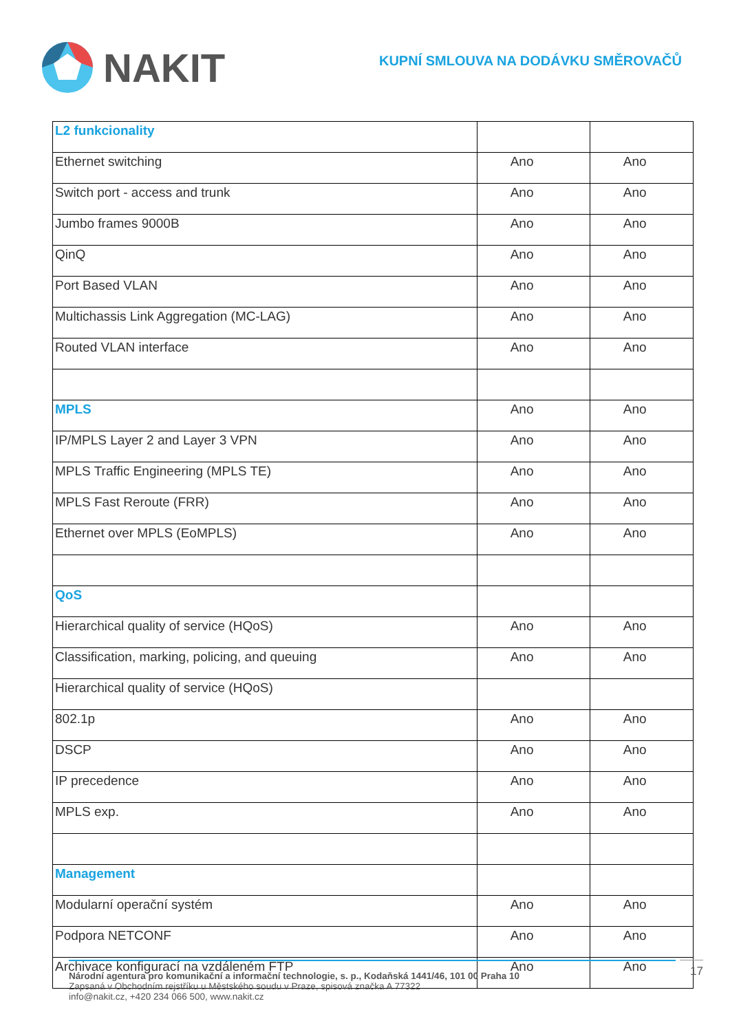NAKIT
KUPNÍ SMLOUVA NA DODÁVKU SMĚROVAČŮ
| L2 funkcionality | | |
| Ethernet switching | Ano | Ano |
| Switch port - access and trunk | Ano | Ano |
| Jumbo frames 9000B | Ano | Ano |
| QinQ | Ano | Ano |
| Port Based VLAN | Ano | Ano |
| Multichassis Link Aggregation (MC-LAG) | Ano | Ano |
| Routed VLAN interface | Ano | Ano |
| MPLS | Ano | Ano |
| IP/MPLS Layer 2 and Layer 3 VPN | Ano | Ano |
| MPLS Traffic Engineering (MPLS TE) | Ano | Ano |
| MPLS Fast Reroute (FRR) | Ano | Ano |
| Ethernet over MPLS (EoMPLS) | Ano | Ano |
| QoS | | |
| Hierarchical quality of service (HQoS) | Ano | Ano |
| Classification, marking, policing, and queuing | Ano | Ano |
| Hierarchical quality of service (HQoS) | | |
| 802.1p | Ano | Ano |
| DSCP | Ano | Ano |
| IP precedence | Ano | Ano |
| MPLS exp. | Ano | Ano |
| Management | | |
| Modularní operační systém | Ano | Ano |
| Podpora NETCONF | Ano | Ano |
| Archivace konfigurací na vzdáleném FTP | Ano | Ano |
Národní agentura pro komunikační a informační technologie, s. p., Kodaňská 1441/46, 101 00 Praha 10
Zapsaná v Obchodním rejstříku u Městského soudu v Praze, spisová značka A 77322
info@nakit.cz, +420 234 066 500, www.nakit.cz
17